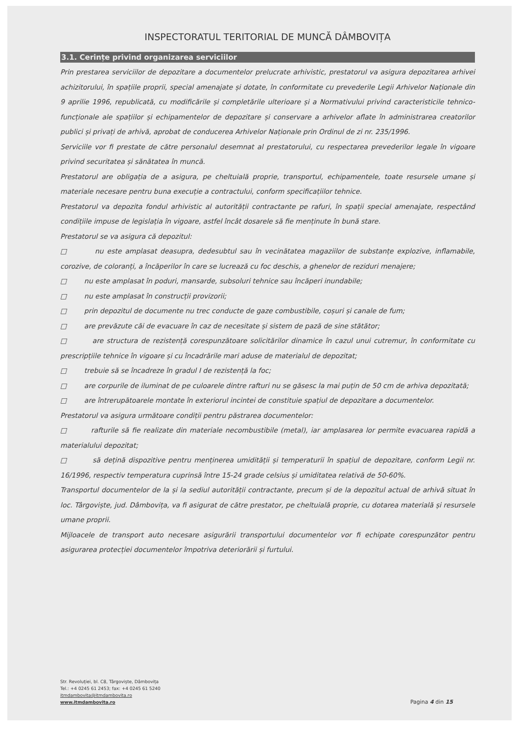INSPECTORATUL TERITORIAL DE MUNCĂ DÂMBOVIȚA
3.1. Cerințe privind organizarea serviciilor
Prin prestarea serviciilor de depozitare a documentelor prelucrate arhivistic, prestatorul va asigura depozitarea arhivei achizitorului, în spațiile proprii, special amenajate și dotate, în conformitate cu prevederile Legii Arhivelor Naționale din 9 aprilie 1996, republicată, cu modificările și completările ulterioare și a Normativului privind caracteristicile tehnico-funcționale ale spațiilor și echipamentelor de depozitare și conservare a arhivelor aflate în administrarea creatorilor publici și privați de arhivă, aprobat de conducerea Arhivelor Naționale prin Ordinul de zi nr. 235/1996.
Serviciile vor fi prestate de către personalul desemnat al prestatorului, cu respectarea prevederilor legale în vigoare privind securitatea și sănătatea în muncă.
Prestatorul are obligația de a asigura, pe cheltuială proprie, transportul, echipamentele, toate resursele umane și materiale necesare pentru buna execuție a contractului, conform specificațiilor tehnice.
Prestatorul va depozita fondul arhivistic al autorității contractante pe rafuri, în spații special amenajate, respectând condițiile impuse de legislația în vigoare, astfel încât dosarele să fie menținute în bună stare.
Prestatorul se va asigura că depozitul:
□ nu este amplasat deasupra, dedesubtul sau în vecinătatea magaziilor de substanțe explozive, inflamabile, corozive, de coloranți, a încăperilor în care se lucrează cu foc deschis, a ghenelor de reziduri menajere;
□ nu este amplasat în poduri, mansarde, subsoluri tehnice sau încăperi inundabile;
□ nu este amplasat în construcții provizorii;
□ prin depozitul de documente nu trec conducte de gaze combustibile, coșuri și canale de fum;
□ are prevăzute căi de evacuare în caz de necesitate și sistem de pază de sine stătător;
□ are structura de rezistență corespunzătoare solicitărilor dinamice în cazul unui cutremur, în conformitate cu prescripțiile tehnice în vigoare și cu încadrările mari aduse de materialul de depozitat;
□ trebuie să se încadreze în gradul I de rezistență la foc;
□ are corpurile de iluminat de pe culoarele dintre rafturi nu se găsesc la mai puțin de 50 cm de arhiva depozitată;
□ are întrerupătoarele montate în exteriorul incintei de constituie spațiul de depozitare a documentelor.
Prestatorul va asigura următoare condiții pentru păstrarea documentelor:
□ rafturile să fie realizate din materiale necombustibile (metal), iar amplasarea lor permite evacuarea rapidă a materialului depozitat;
□ să dețină dispozitive pentru menținerea umidității și temperaturii în spațiul de depozitare, conform Legii nr. 16/1996, respectiv temperatura cuprinsă între 15-24 grade celsius și umiditatea relativă de 50-60%.
Transportul documentelor de la și la sediul autorității contractante, precum și de la depozitul actual de arhivă situat în loc. Târgoviște, jud. Dâmbovița, va fi asigurat de către prestator, pe cheltuială proprie, cu dotarea materială și resursele umane proprii.
Mijloacele de transport auto necesare asigurării transportului documentelor vor fi echipate corespunzător pentru asigurarea protecției documentelor împotriva deteriorării și furtului.
Str. Revoluției, bl. C8, Târgoviște, Dâmbovița
Tel.: +4 0245 61 2453; fax: +4 0245 61 5240
itmdambovita@itmdambovita.ro
www.itmdambovita.ro
Pagina 4 din 15